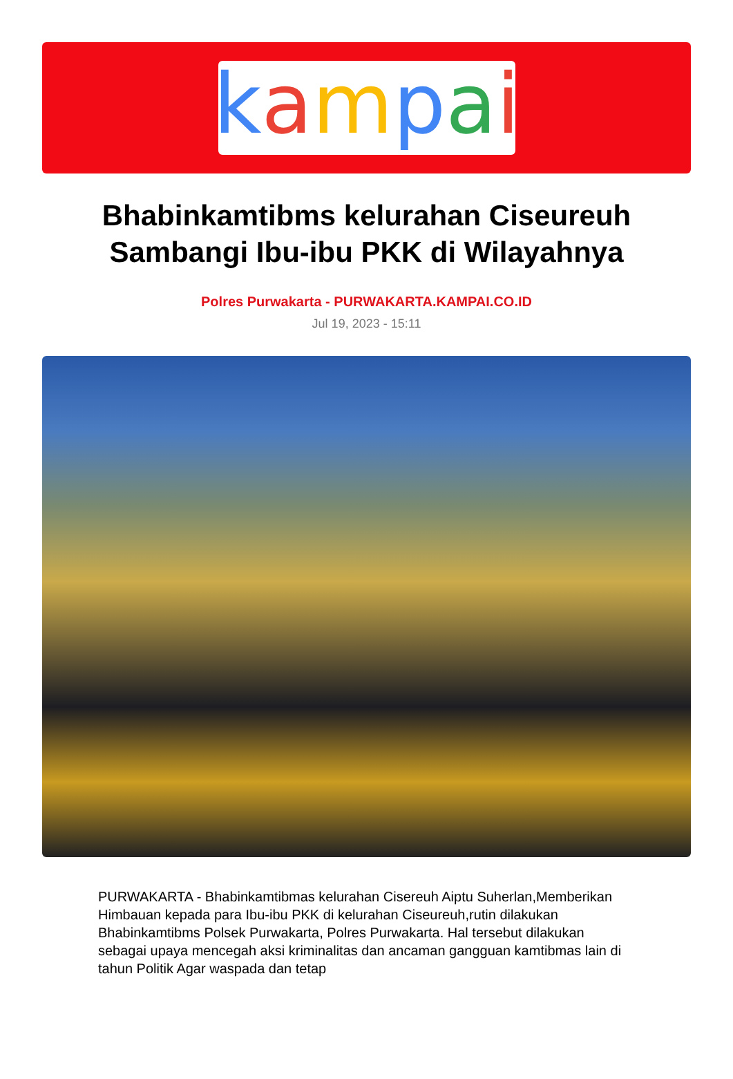kampai
Bhabinkamtibms kelurahan Ciseureuh Sambangi Ibu-ibu PKK di Wilayahnya
Polres Purwakarta - PURWAKARTA.KAMPAI.CO.ID
Jul 19, 2023 - 15:11
PURWAKARTA - Bhabinkamtibmas kelurahan Cisereuh Aiptu Suherlan,Memberikan Himbauan kepada para Ibu-ibu PKK di kelurahan Ciseureuh,rutin dilakukan Bhabinkamtibms Polsek Purwakarta, Polres Purwakarta. Hal tersebut dilakukan sebagai upaya mencegah aksi kriminalitas dan ancaman gangguan kamtibmas lain di tahun Politik Agar waspada dan tetap